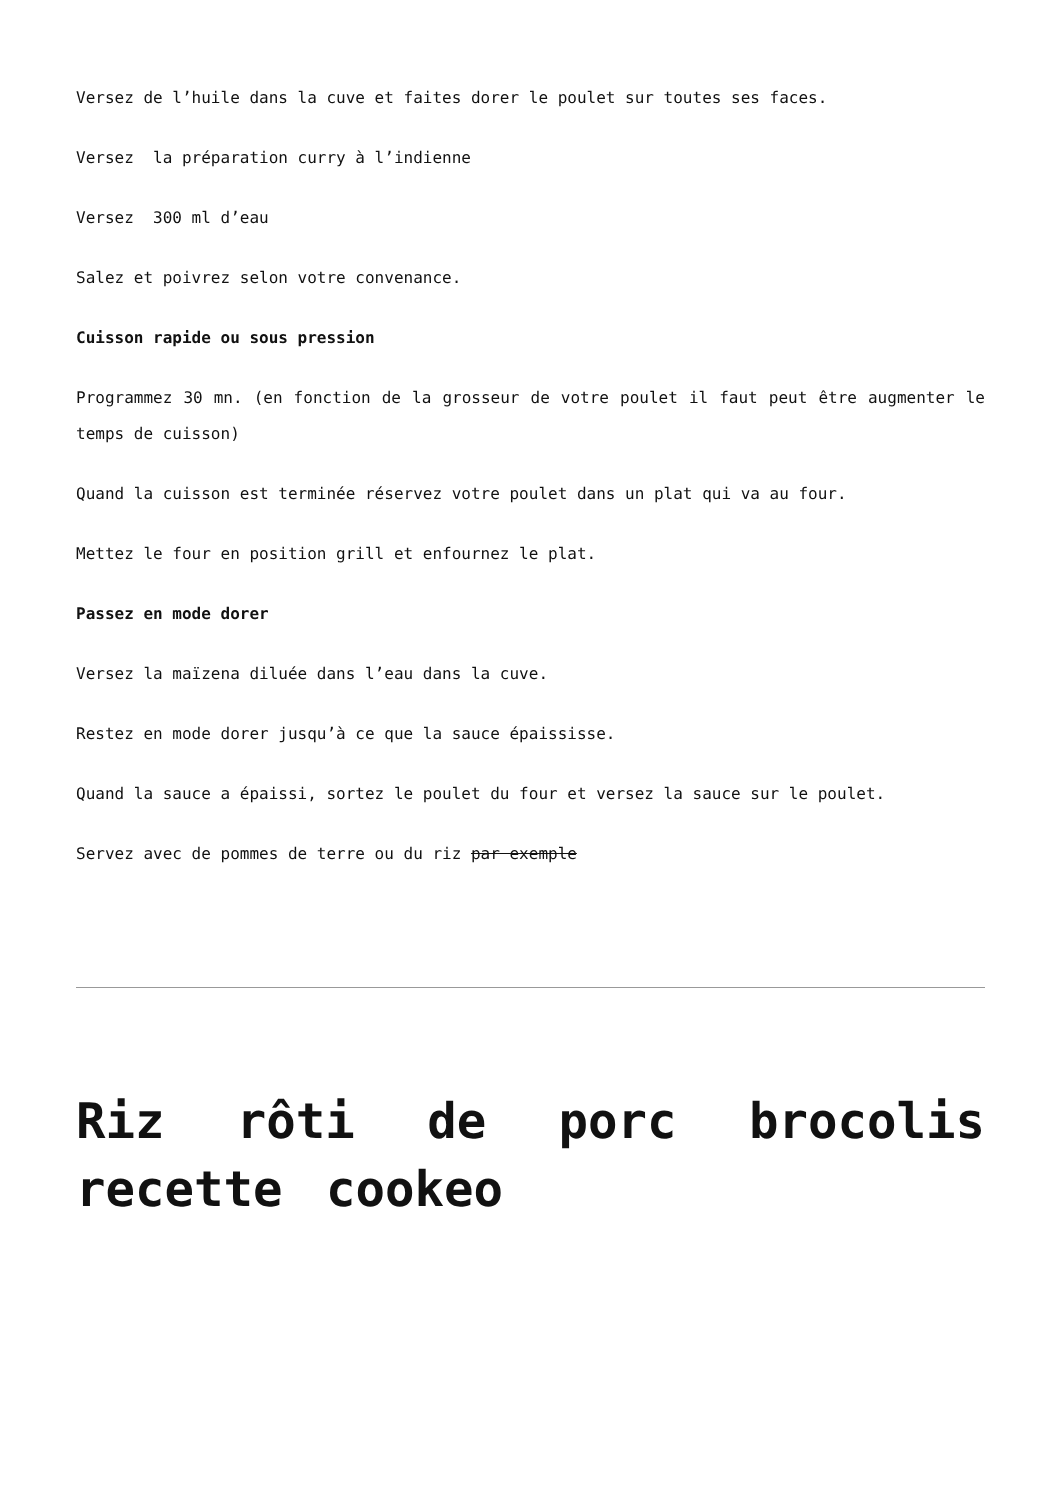Versez de l’huile dans la cuve et faites dorer le poulet sur toutes ses faces.
Versez la préparation curry à l’indienne
Versez 300 ml d’eau
Salez et poivrez selon votre convenance.
Cuisson rapide ou sous pression
Programmez 30 mn. (en fonction de la grosseur de votre poulet il faut peut être augmenter le temps de cuisson)
Quand la cuisson est terminée réservez votre poulet dans un plat qui va au four.
Mettez le four en position grill et enfournez le plat.
Passez en mode dorer
Versez la maïzena diluée dans l’eau dans la cuve.
Restez en mode dorer jusqu’à ce que la sauce épaississe.
Quand la sauce a épaissi, sortez le poulet du four et versez la sauce sur le poulet.
Servez avec de pommes de terre ou du riz par exemple
Riz rôti de porc brocolis recette cookeo